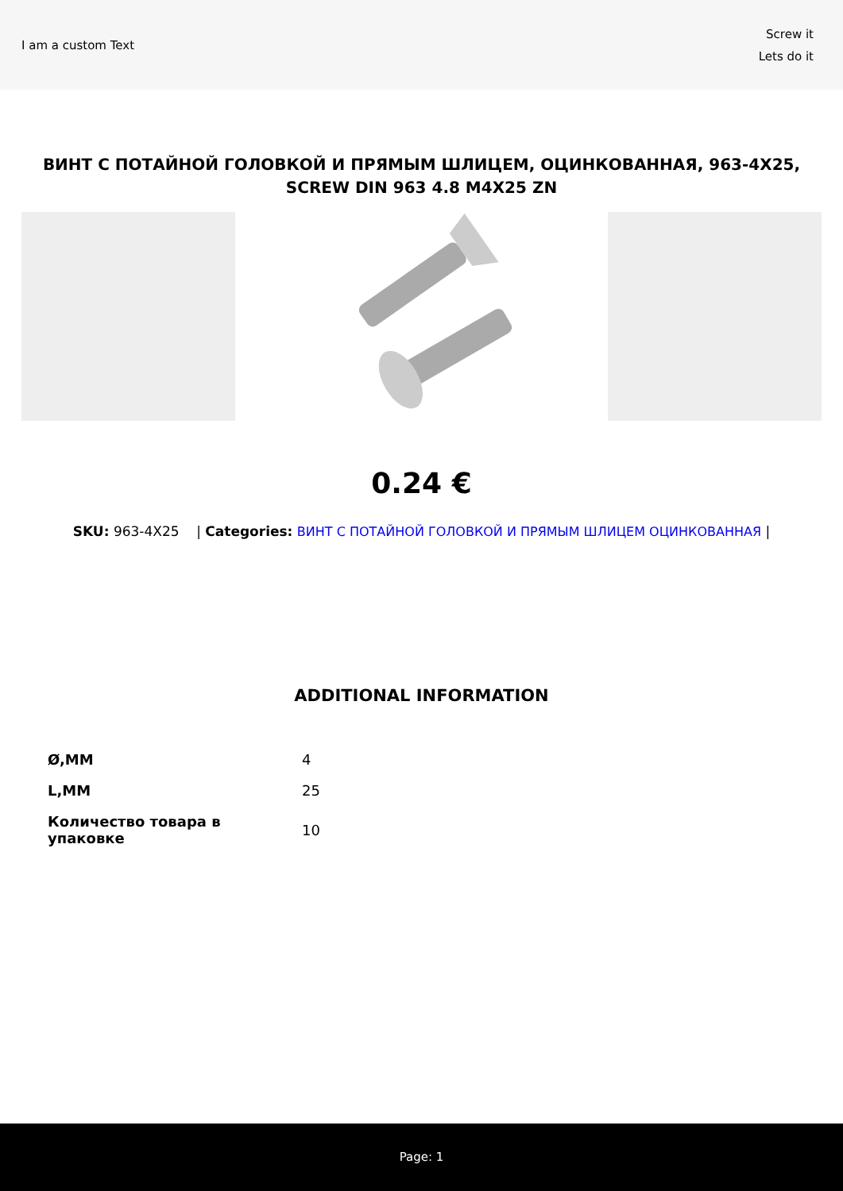I am a custom Text
Screw it
Lets do it
ВИНТ С ПОТАЙНОЙ ГОЛОВКОЙ И ПРЯМЫМ ШЛИЦЕМ, ОЦИНКОВАННАЯ, 963-4X25, SCREW DIN 963 4.8 M4X25 ZN
0.24 €
SKU: 963-4X25 | Categories: ВИНТ С ПОТАЙНОЙ ГОЛОВКОЙ И ПРЯМЫМ ШЛИЦЕМ ОЦИНКОВАННАЯ |
ADDITIONAL INFORMATION
| Ø,MM | 4 |
| L,MM | 25 |
| Количество товара в упаковке | 10 |
Page: 1